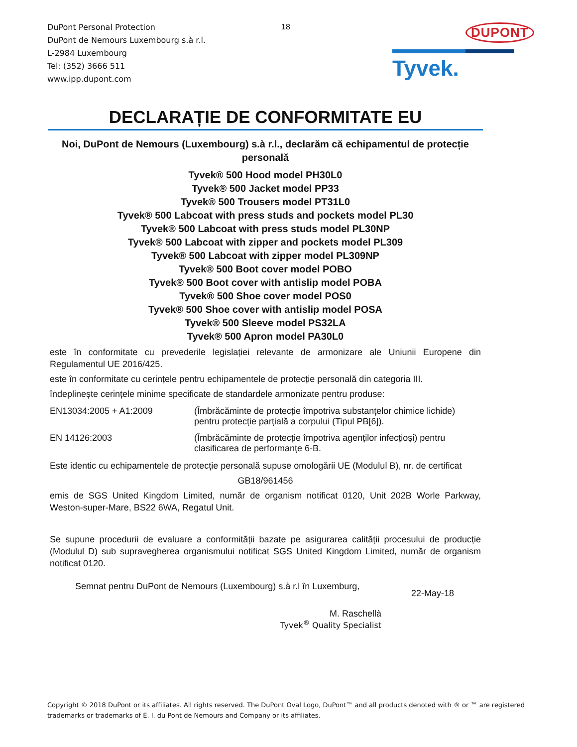DuPont Personal Protection
DuPont de Nemours Luxembourg s.à r.l.
L-2984 Luxembourg
Tel: (352) 3666 511
www.ipp.dupont.com
18 DUPONT
Tyvek.
DECLARAȚIE DE CONFORMITATE EU
Noi, DuPont de Nemours (Luxembourg) s.à r.l., declarăm că echipamentul de protecție personală
Tyvek® 500 Hood model PH30L0
Tyvek® 500 Jacket model PP33
Tyvek® 500 Trousers model PT31L0
Tyvek® 500 Labcoat with press studs and pockets model PL30
Tyvek® 500 Labcoat with press studs model PL30NP
Tyvek® 500 Labcoat with zipper and pockets model PL309
Tyvek® 500 Labcoat with zipper model PL309NP
Tyvek® 500 Boot cover model POBO
Tyvek® 500 Boot cover with antislip model POBA
Tyvek® 500 Shoe cover model POS0
Tyvek® 500 Shoe cover with antislip model POSA
Tyvek® 500 Sleeve model PS32LA
Tyvek® 500 Apron model PA30L0
este în conformitate cu prevederile legislației relevante de armonizare ale Uniunii Europene din Regulamentul UE 2016/425.
este în conformitate cu cerințele pentru echipamentele de protecție personală din categoria III.
îndeplinește cerințele minime specificate de standardele armonizate pentru produse:
EN13034:2005 + A1:2009 (Îmbrăcăminte de protecție împotriva substanțelor chimice lichide) pentru protecție parțială a corpului (Tipul PB[6]).
EN 14126:2003 (Îmbrăcăminte de protecție împotriva agenților infecțioși) pentru clasificarea de performanțe 6-B.
Este identic cu echipamentele de protecție personală supuse omologării UE (Modulul B), nr. de certificat
GB18/961456
emis de SGS United Kingdom Limited, număr de organism notificat 0120, Unit 202B Worle Parkway, Weston-super-Mare, BS22 6WA, Regatul Unit.
Se supune procedurii de evaluare a conformității bazate pe asigurarea calității procesului de producție (Modulul D) sub supravegherea organismului notificat SGS United Kingdom Limited, număr de organism notificat 0120.
Semnat pentru DuPont de Nemours (Luxembourg) s.à r.l în Luxemburg,
22-May-18
M. Raschellà
Tyvek<sup>®</sup> Quality Specialist
Copyright © 2018 DuPont or its affiliates. All rights reserved. The DuPont Oval Logo, DuPont™ and all products denoted with ® or ™ are registered trademarks or trademarks of E. I. du Pont de Nemours and Company or its affiliates.